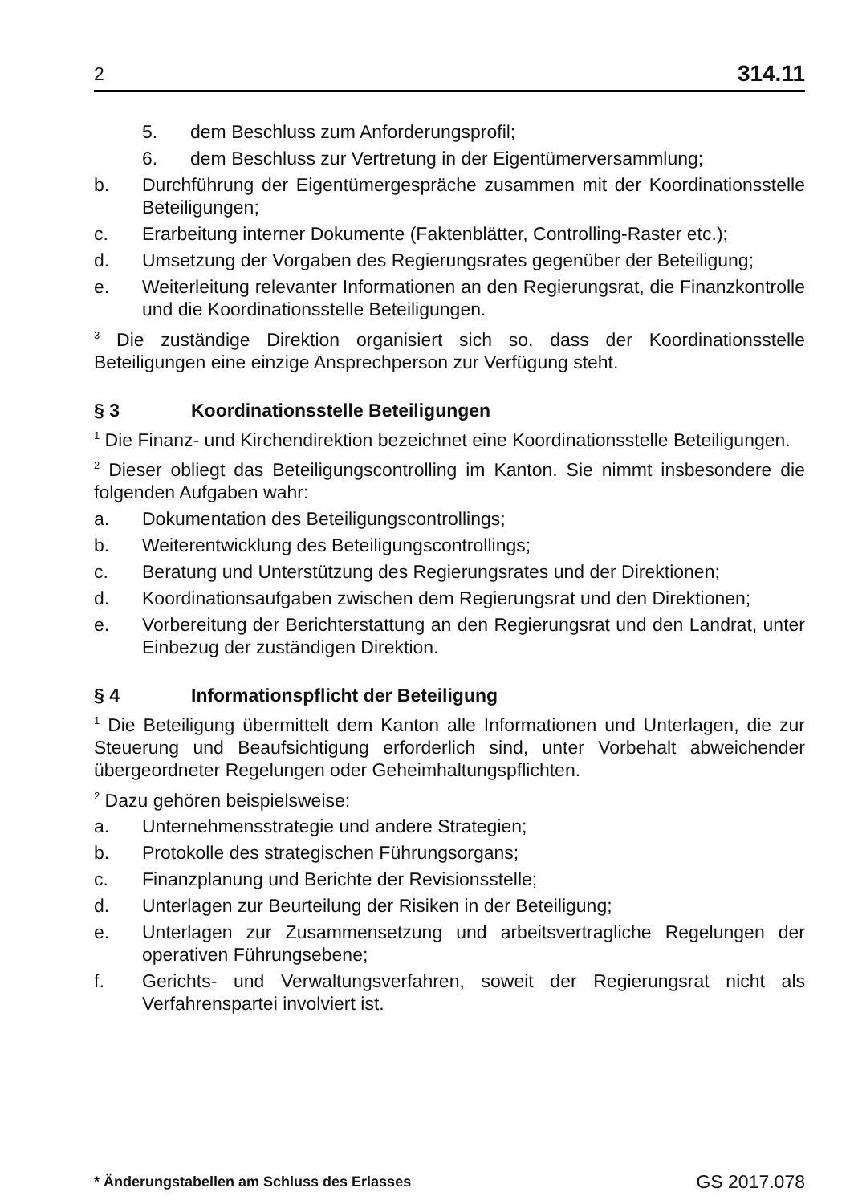2 314.11
5. dem Beschluss zum Anforderungsprofil;
6. dem Beschluss zur Vertretung in der Eigentümerversammlung;
b. Durchführung der Eigentümergespräche zusammen mit der Koordinationsstelle Beteiligungen;
c. Erarbeitung interner Dokumente (Faktenblätter, Controlling-Raster etc.);
d. Umsetzung der Vorgaben des Regierungsrates gegenüber der Beteiligung;
e. Weiterleitung relevanter Informationen an den Regierungsrat, die Finanzkontrolle und die Koordinationsstelle Beteiligungen.
<sup>3</sup> Die zuständige Direktion organisiert sich so, dass der Koordinationsstelle Beteiligungen eine einzige Ansprechperson zur Verfügung steht.
§ 3 Koordinationsstelle Beteiligungen
<sup>1</sup> Die Finanz- und Kirchendirektion bezeichnet eine Koordinationsstelle Beteiligungen.
<sup>2</sup> Dieser obliegt das Beteiligungscontrolling im Kanton. Sie nimmt insbesondere die folgenden Aufgaben wahr:
a. Dokumentation des Beteiligungscontrollings;
b. Weiterentwicklung des Beteiligungscontrollings;
c. Beratung und Unterstützung des Regierungsrates und der Direktionen;
d. Koordinationsaufgaben zwischen dem Regierungsrat und den Direktionen;
e. Vorbereitung der Berichterstattung an den Regierungsrat und den Landrat, unter Einbezug der zuständigen Direktion.
§ 4 Informationspflicht der Beteiligung
<sup>1</sup> Die Beteiligung übermittelt dem Kanton alle Informationen und Unterlagen, die zur Steuerung und Beaufsichtigung erforderlich sind, unter Vorbehalt abweichender übergeordneter Regelungen oder Geheimhaltungspflichten.
<sup>2</sup> Dazu gehören beispielsweise:
a. Unternehmensstrategie und andere Strategien;
b. Protokolle des strategischen Führungsorgans;
c. Finanzplanung und Berichte der Revisionsstelle;
d. Unterlagen zur Beurteilung der Risiken in der Beteiligung;
e. Unterlagen zur Zusammensetzung und arbeitsvertragliche Regelungen der operativen Führungsebene;
f. Gerichts- und Verwaltungsverfahren, soweit der Regierungsrat nicht als Verfahrenspartei involviert ist.
* Änderungstabellen am Schluss des Erlasses GS 2017.078